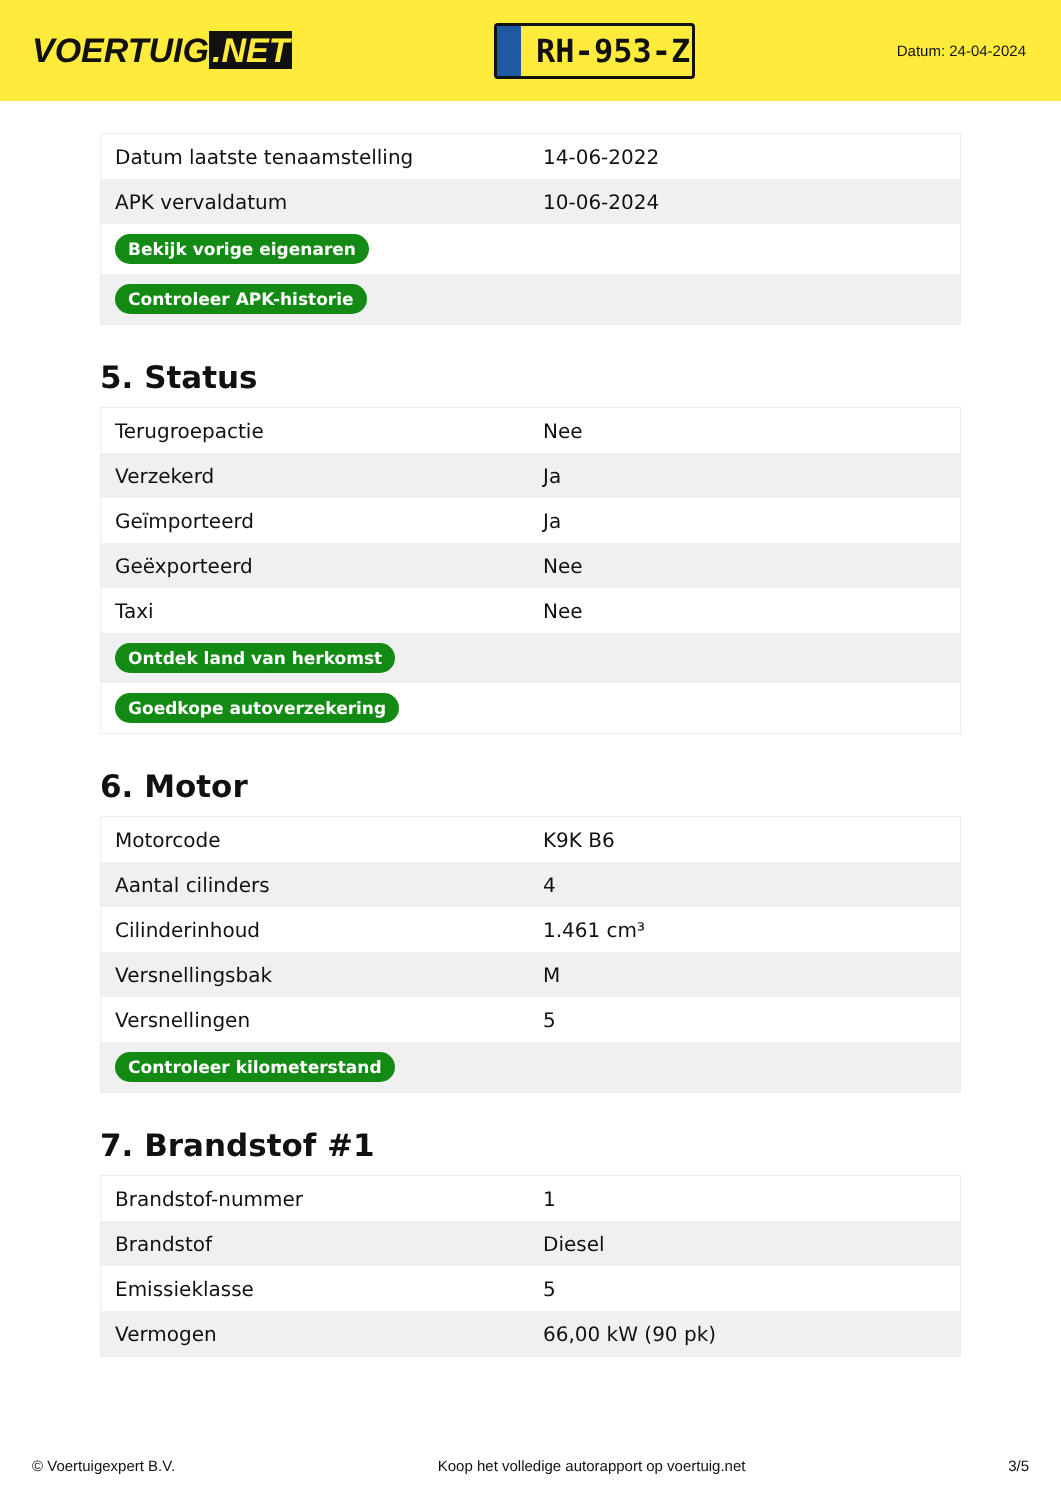VOERTUIG.NET
RH-953-Z
Datum: 24-04-2024
| Datum laatste tenaamstelling | 14-06-2022 |
| APK vervaldatum | 10-06-2024 |
| Bekijk vorige eigenaren | |
| Controleer APK-historie | |
5. Status
| Terugroepactie | Nee |
| Verzekerd | Ja |
| Geïmporteerd | Ja |
| Geëxporteerd | Nee |
| Taxi | Nee |
| Ontdek land van herkomst | |
| Goedkope autoverzekering | |
6. Motor
| Motorcode | K9K B6 |
| Aantal cilinders | 4 |
| Cilinderinhoud | 1.461 cm³ |
| Versnellingsbak | M |
| Versnellingen | 5 |
| Controleer kilometerstand | |
7. Brandstof #1
| Brandstof-nummer | 1 |
| Brandstof | Diesel |
| Emissieklasse | 5 |
| Vermogen | 66,00 kW (90 pk) |
© Voertuigexpert B.V. Koop het volledige autorapport op voertuig.net 3/5